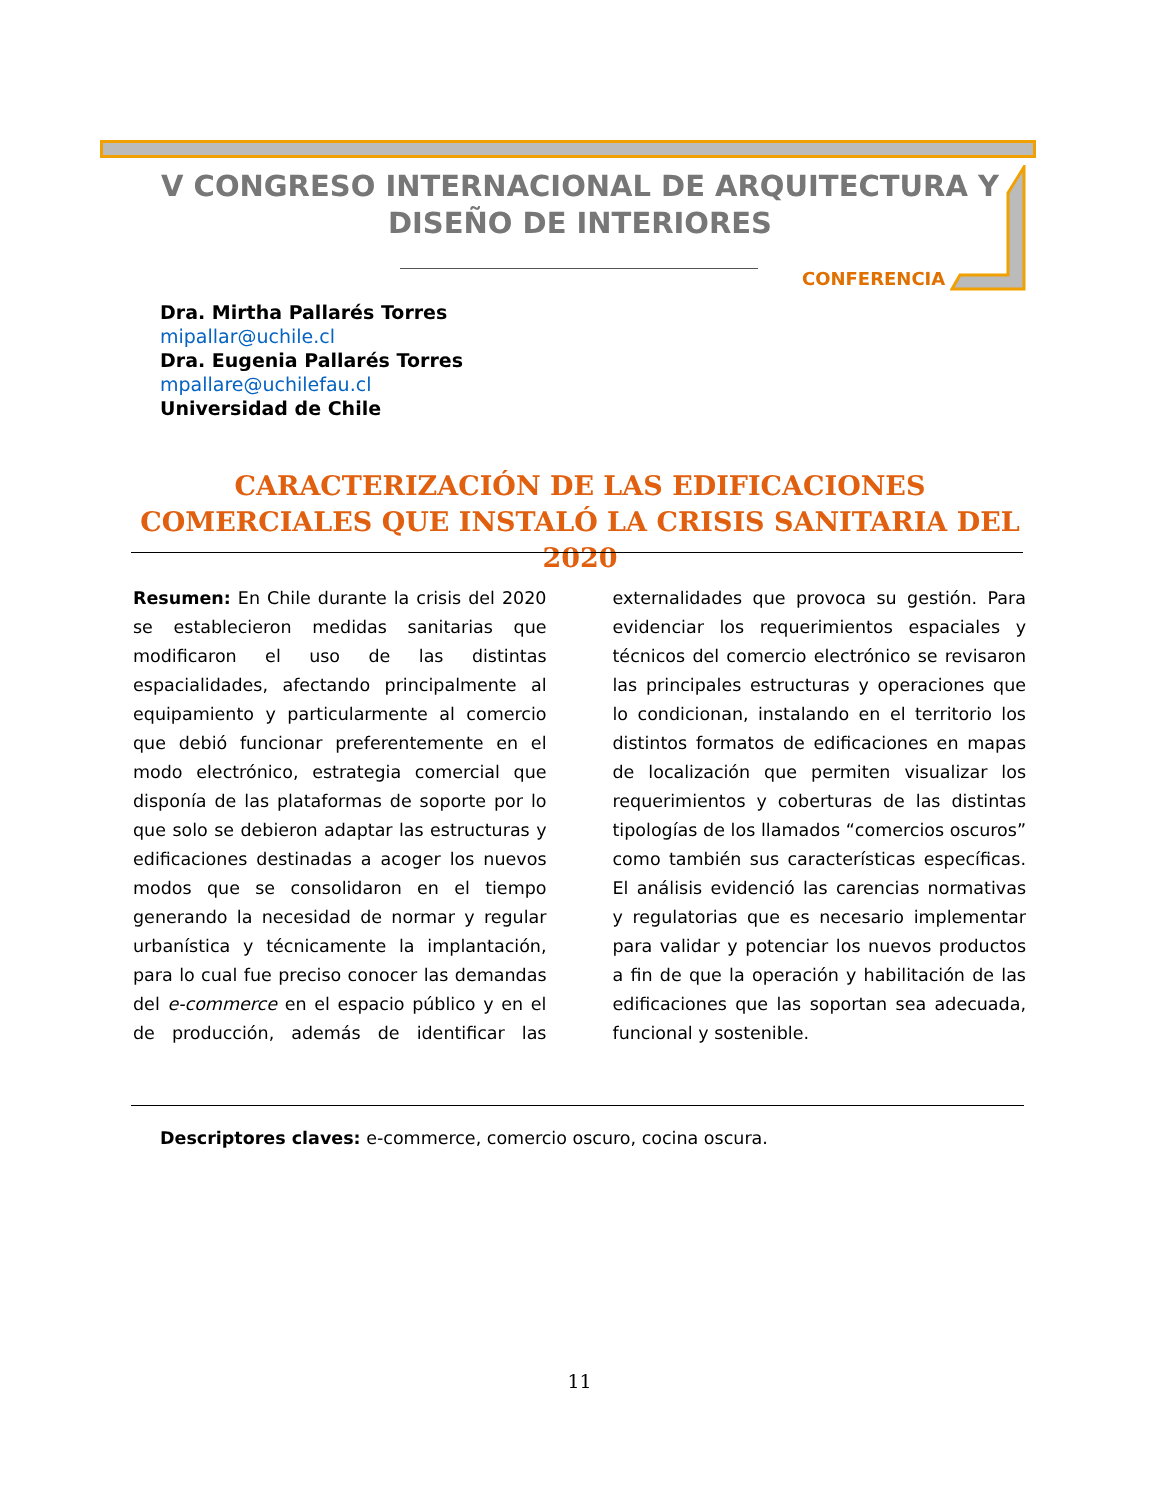V CONGRESO INTERNACIONAL DE ARQUITECTURA Y
DISEÑO DE INTERIORES
CONFERENCIA
Dra. Mirtha Pallarés Torres
mipallar@uchile.cl
Dra. Eugenia Pallarés Torres
mpallare@uchilefau.cl
Universidad de Chile
CARACTERIZACIÓN DE LAS EDIFICACIONES COMERCIALES QUE INSTALÓ LA CRISIS SANITARIA DEL 2020
Resumen: En Chile durante la crisis del 2020 se establecieron medidas sanitarias que modificaron el uso de las distintas espacialidades, afectando principalmente al equipamiento y particularmente al comercio que debió funcionar preferentemente en el modo electrónico, estrategia comercial que disponía de las plataformas de soporte por lo que solo se debieron adaptar las estructuras y edificaciones destinadas a acoger los nuevos modos que se consolidaron en el tiempo generando la necesidad de normar y regular urbanística y técnicamente la implantación, para lo cual fue preciso conocer las demandas del e-commerce en el espacio público y en el de producción, además de identificar las externalidades que provoca su gestión. Para evidenciar los requerimientos espaciales y técnicos del comercio electrónico se revisaron las principales estructuras y operaciones que lo condicionan, instalando en el territorio los distintos formatos de edificaciones en mapas de localización que permiten visualizar los requerimientos y coberturas de las distintas tipologías de los llamados “comercios oscuros” como también sus características específicas. El análisis evidenció las carencias normativas y regulatorias que es necesario implementar para validar y potenciar los nuevos productos a fin de que la operación y habilitación de las edificaciones que las soportan sea adecuada, funcional y sostenible.
Descriptores claves: e-commerce, comercio oscuro, cocina oscura.
11